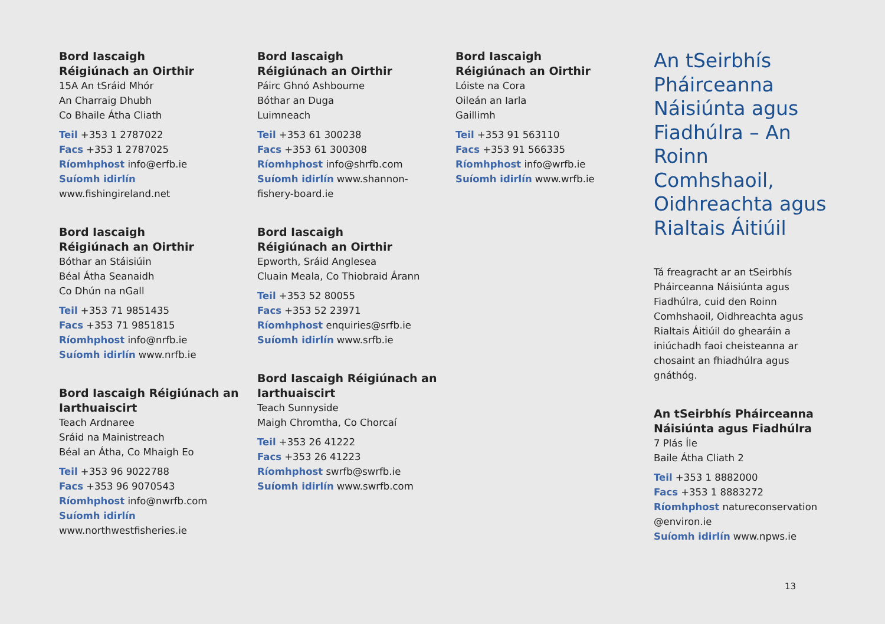Bord Iascaigh
Réigiúnach an Oirthir
15A An tSráid Mhór
An Charraig Dhubh
Co Bhaile Átha Cliath
Teil +353 1 2787022
Facs +353 1 2787025
Ríomhphost info@erfb.ie
Suíomh idirlín
www.fishingireland.net
Bord Iascaigh
Réigiúnach an Oirthir
Bóthar an Stáisiúin
Béal Átha Seanaidh
Co Dhún na nGall
Teil +353 71 9851435
Facs +353 71 9851815
Ríomhphost info@nrfb.ie
Suíomh idirlín www.nrfb.ie
Bord Iascaigh Réigiúnach an Iarthuaiscirt
Teach Ardnaree
Sráid na Mainistreach
Béal an Átha, Co Mhaigh Eo
Teil +353 96 9022788
Facs +353 96 9070543
Ríomhphost info@nwrfb.com
Suíomh idirlín
www.northwestfisheries.ie
Bord Iascaigh
Réigiúnach an Oirthir
Páirc Ghnó Ashbourne
Bóthar an Duga
Luimneach
Teil +353 61 300238
Facs +353 61 300308
Ríomhphost info@shrfb.com
Suíomh idirlín www.shannon-
fishery-board.ie
Bord Iascaigh
Réigiúnach an Oirthir
Epworth, Sráid Anglesea
Cluain Meala, Co Thiobraid Árann
Teil +353 52 80055
Facs +353 52 23971
Ríomhphost enquiries@srfb.ie
Suíomh idirlín www.srfb.ie
Bord Iascaigh Réigiúnach an Iarthuaiscirt
Teach Sunnyside
Maigh Chromtha, Co Chorcaí
Teil +353 26 41222
Facs +353 26 41223
Ríomhphost swrfb@swrfb.ie
Suíomh idirlín www.swrfb.com
Bord Iascaigh
Réigiúnach an Oirthir
Lóiste na Cora
Oileán an Iarla
Gaillimh
Teil +353 91 563110
Facs +353 91 566335
Ríomhphost info@wrfb.ie
Suíomh idirlín www.wrfb.ie
An tSeirbhís Pháirceanna Náisiúnta agus Fiadhúlra – An Roinn Comhshaoil, Oidhreachta agus Rialtais Áitiúil
Tá freagracht ar an tSeirbhís Pháirceanna Náisiúnta agus Fiadhúlra, cuid den Roinn Comhshaoil, Oidhreachta agus Rialtais Áitiúil do ghearáin a iniúchadh faoi cheisteanna ar chosaint an fhiadhúlra agus gnáthóg.
An tSeirbhís Pháirceanna Náisiúnta agus Fiadhúlra
7 Plás Íle
Baile Átha Cliath 2
Teil +353 1 8882000
Facs +353 1 8883272
Ríomhphost natureconservation
@environ.ie
Suíomh idirlín www.npws.ie
13